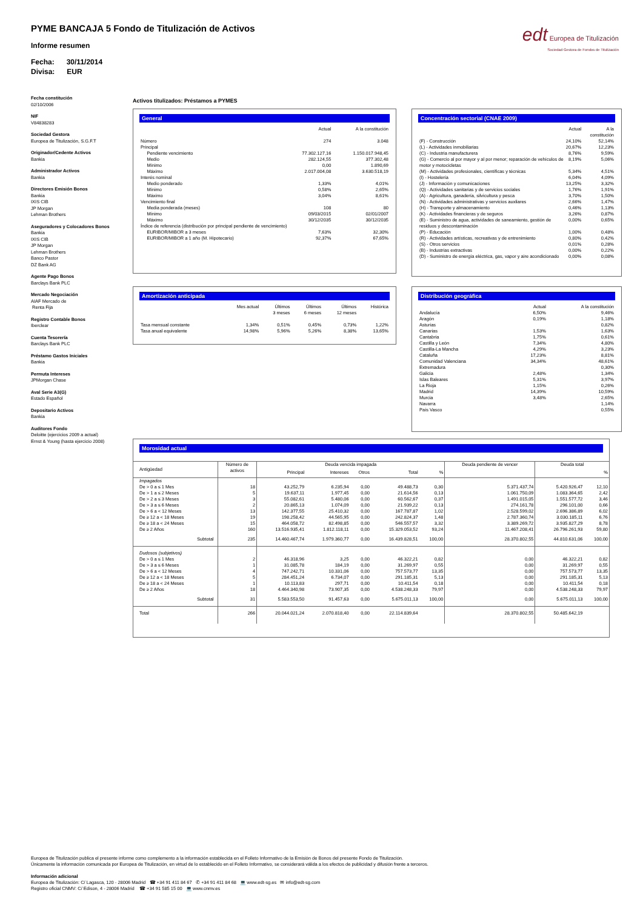PYME BANCAJA 5 Fondo de Titulización de Activos
Informe resumen
Fecha: 30/11/2014
Divisa: EUR
edt Europea de Titulización
Sociedad Gestora de Fondos de Titulización
Fecha constitución
02/10/2006
NIF
V84838283
Sociedad Gestora
Europea de Titulización, S.G.F.T
Originador/Cedente Activos
Bankia
Administrador Activos
Bankia
Directores Emisión Bonos
Bankia
IXIS CIB
JP Morgan
Lehman Brothers
Aseguradores y Colocadores Bonos
Bankia
IXIS CIB
JP Morgan
Lehman Brothers
Banco Pastor
DZ Bank AG
Agente Pago Bonos
Barclays Bank PLC
Mercado Negociación
AIAF Mercado de
Renta Fija
Registro Contable Bonos
Iberclear
Cuenta Tesorería
Barclays Bank PLC
Préstamo Gastos Iniciales
Bankia
Permuta Intereses
JPMorgan Chase
Aval Serie A3(G)
Estado Español
Depositario Activos
Bankia
Auditores Fondo
Deloitte (ejercicios 2009 a actual)
Ernst & Young (hasta ejercicio 2008)
Activos titulizados: Préstamos a PYMES
General
| | Actual | A la constitución |
| Número | 274 | 3.048 |
| Principal | | |
| Pendiente vencimiento | 77.302.127,16 | 1.150.017.948,45 |
| Medio | 282.124,55 | 377.302,48 |
| Mínimo | 0,00 | 1.890,69 |
| Máximo | 2.017.004,08 | 3.630.518,19 |
| Interés nominal | | |
| Medio ponderado | 1,33% | 4,01% |
| Mínimo | 0,58% | 2,65% |
| Máximo | 3,04% | 8,61% |
| Vencimiento final | | |
| Media ponderada (meses) | 108 | 80 |
| Mínimo | 09/03/2015 | 02/01/2007 |
| Máximo | 30/12/2035 | 30/12/2035 |
| Índice de referencia (distribución por principal pendiente de vencimiento) | | |
| EURIBOR/MIBOR a 3 meses | 7,63% | 32,30% |
| EURIBOR/MIBOR a 1 año (M. Hipotecario) | 92,37% | 67,65% |
Concentración sectorial (CNAE 2009)
| | Actual | A la constitución |
| (F) - Construcción | 24,10% | 52,14% |
| (L) - Actividades inmobiliarias | 20,67% | 12,23% |
| (C) - Industria manufacturera | 8,76% | 9,59% |
| (G) - Comercio al por mayor y al por menor; reparación de vehículos de motor y motocicletas | 8,19% | 5,06% |
| (M) - Actividades profesionales, científicas y técnicas | 5,34% | 4,51% |
| (I) - Hostelería | 6,04% | 4,09% |
| (J) - Información y comunicaciones | 13,25% | 3,32% |
| (Q) - Actividades sanitarias y de servicios sociales | 1,76% | 1,91% |
| (A) - Agricultura, ganadería, silvicultura y pesca | 3,70% | 1,50% |
| (N) - Actividades administrativas y servicios auxliares | 2,66% | 1,47% |
| (H) - Transporte y almacenamiento | 0,46% | 1,13% |
| (K) - Actividades financieras y de seguros | 3,26% | 0,87% |
| (E) - Suministro de agua, actividades de saneamiento, gestión de residuos y descontaminación | 0,00% | 0,65% |
| (P) - Educación | 1,00% | 0,48% |
| (R) - Actividades artísticas, recreativas y de entrenimiento | 0,80% | 0,42% |
| (S) - Otros servicios | 0,01% | 0,28% |
| (B) - Industrias extractivas | 0,00% | 0,22% |
| (D) - Suministro de energía eléctrica, gas, vapor y aire acondicionado | 0,00% | 0,08% |
Amortización anticipada
| | Mes actual | Últimos 3 meses | Últimos 6 meses | Últimos 12 meses | Histórica |
| Tasa mensual constante | 1,34% | 0,51% | 0,45% | 0,73% | 1,22% |
| Tasa anual equivalente | 14,98% | 5,96% | 5,26% | 8,38% | 13,65% |
Distribución geográfica
| | Actual | A la constitución |
| Andalucía | 6,50% | 9,46% |
| Aragón | 0,19% | 1,18% |
| Asturias | | 0,82% |
| Canarias | 1,53% | 1,63% |
| Cantabria | 1,75% | 0,61% |
| Castilla y León | 7,34% | 4,80% |
| Castilla-La Mancha | 4,29% | 3,23% |
| Cataluña | 17,23% | 8,81% |
| Comunidad Valenciana | 34,34% | 48,61% |
| Extremadura | | 0,30% |
| Galicia | 2,48% | 1,34% |
| Islas Baleares | 5,31% | 3,97% |
| La Rioja | 1,15% | 0,26% |
| Madrid | 14,39% | 10,59% |
| Murcia | 3,48% | 2,65% |
| Navarra | | 1,14% |
| País Vasco | | 0,55% |
Morosidad actual
| Antigüedad | Número de activos | Deuda vencida impagada | | | | | Deuda pendiente de vencer | Deuda total | |
| --- | --- | --- | --- | --- | --- | --- | --- | --- | --- |
| | | Principal | Intereses | Otros | Total | % | | | % |
| Impagados | | | | | | | | | |
| De > 0 a ≤ 1 Mes | 18 | 43.252,79 | 6.235,94 | 0,00 | 49.488,73 | 0,30 | 5.371.437,74 | 5.420.926,47 | 12,10 |
| De > 1 a ≤ 2 Meses | 5 | 19.637,11 | 1.977,45 | 0,00 | 21.614,56 | 0,13 | 1.061.750,09 | 1.083.364,65 | 2,42 |
| De > 2 a ≤ 3 Meses | 3 | 55.082,61 | 5.480,06 | 0,00 | 60.562,67 | 0,37 | 1.491.015,05 | 1.551.577,72 | 3,46 |
| De > 3 a ≤ 6 Meses | 2 | 20.865,13 | 1.074,09 | 0,00 | 21.939,22 | 0,13 | 274.161,78 | 296.101,00 | 0,66 |
| De > 6 a < 12 Meses | 13 | 142.377,55 | 25.410,32 | 0,00 | 167.787,87 | 1,02 | 2.528.599,02 | 2.696.386,89 | 6,02 |
| De ≥ 12 a < 18 Meses | 19 | 198.258,42 | 44.565,95 | 0,00 | 242.824,37 | 1,48 | 2.787.360,74 | 3.030.185,11 | 6,76 |
| De ≥ 18 a < 24 Meses | 15 | 464.058,72 | 82.498,85 | 0,00 | 546.557,57 | 3,32 | 3.389.269,72 | 3.935.827,29 | 8,78 |
| De ≥ 2 Años | 160 | 13.516.935,41 | 1.812.118,11 | 0,00 | 15.329.053,52 | 93,24 | 11.467.208,41 | 26.796.261,93 | 59,80 |
| Subtotal | 235 | 14.460.467,74 | 1.979.360,77 | 0,00 | 16.439.828,51 | 100,00 | 28.370.802,55 | 44.810.631,06 | 100,00 |
| Dudosos (subjetivos) | | | | | | | | | |
| De > 0 a ≤ 1 Mes | 2 | 46.318,96 | 3,25 | 0,00 | 46.322,21 | 0,82 | 0,00 | 46.322,21 | 0,82 |
| De > 3 a ≤ 6 Meses | 1 | 31.085,78 | 184,19 | 0,00 | 31.269,97 | 0,55 | 0,00 | 31.269,97 | 0,55 |
| De > 6 a < 12 Meses | 4 | 747.242,71 | 10.331,06 | 0,00 | 757.573,77 | 13,35 | 0,00 | 757.573,77 | 13,35 |
| De ≥ 12 a < 18 Meses | 5 | 284.451,24 | 6.734,07 | 0,00 | 291.185,31 | 5,13 | 0,00 | 291.185,31 | 5,13 |
| De ≥ 18 a < 24 Meses | 1 | 10.113,83 | 297,71 | 0,00 | 10.411,54 | 0,18 | 0,00 | 10.411,54 | 0,18 |
| De ≥ 2 Años | 18 | 4.464.340,98 | 73.907,35 | 0,00 | 4.538.248,33 | 79,97 | 0,00 | 4.538.248,33 | 79,97 |
| Subtotal | 31 | 5.583.553,50 | 91.457,63 | 0,00 | 5.675.011,13 | 100,00 | 0,00 | 5.675.011,13 | 100,00 |
| Total | 266 | 20.044.021,24 | 2.070.818,40 | 0,00 | 22.114.839,64 | | 28.370.802,55 | 50.485.642,19 | |
Europea de Titulización publica el presente informe como complemento a la información establecida en el Folleto Informativo de la Emisión de Bonos del presente Fondo de Titulización.
Únicamente la información comunicada por Europea de Titulización, en virtud de lo establecido en el Folleto Informativo, se considerará válida a los efectos de publicidad y difusión frente a terceros.
Información adicional
Europea de Titulización: C/ Lagasca, 120 - 28006 Madrid ☎ +34 91 411 84 67 ✆ +34 91 411 84 68 💻 www.edt-sg.es ✉ info@edt-sg.com
Registro oficial CNMV: C/ Edison, 4 - 28006 Madrid ☎ +34 91 585 15 00 💻 www.cnmv.es